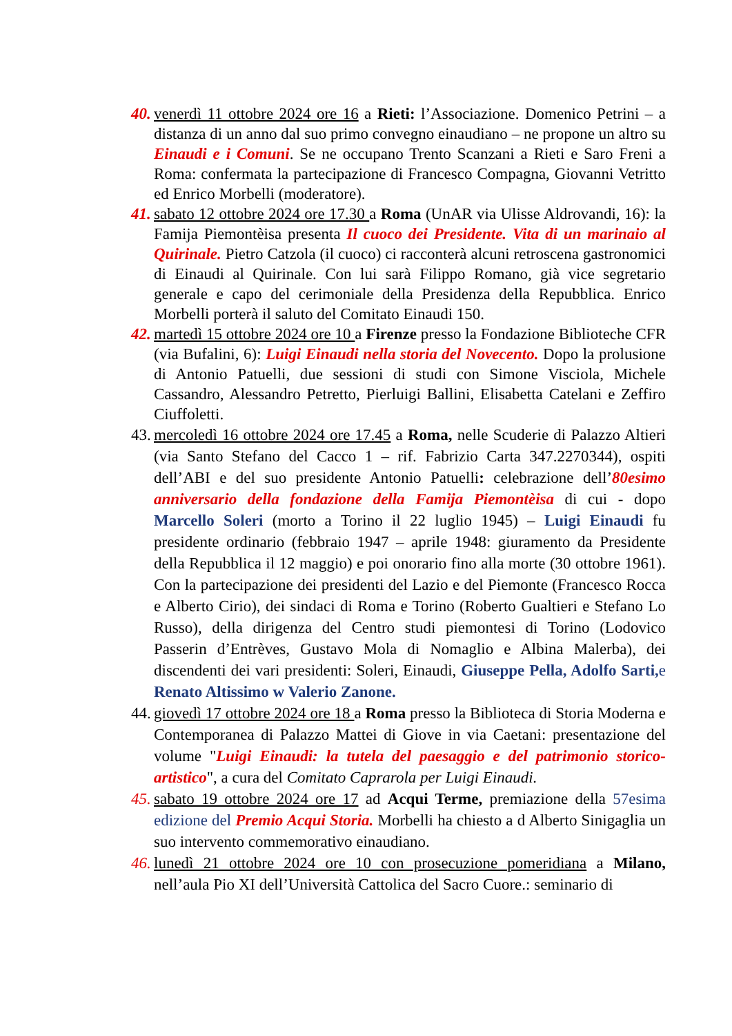40.
venerdì 11 ottobre 2024 ore 16 a Rieti: l’Associazione. Domenico Petrini – a distanza di un anno dal suo primo convegno einaudiano – ne propone un altro su Einaudi e i Comuni. Se ne occupano Trento Scanzani a Rieti e Saro Freni a Roma: confermata la partecipazione di Francesco Compagna, Giovanni Vetritto ed Enrico Morbelli (moderatore).
41.
sabato 12 ottobre 2024 ore 17.30 a Roma (UnAR via Ulisse Aldrovandi, 16): la Famija Piemontèisa presenta Il cuoco dei Presidente. Vita di un marinaio al Quirinale. Pietro Catzola (il cuoco) ci racconterà alcuni retroscena gastronomici di Einaudi al Quirinale. Con lui sarà Filippo Romano, già vice segretario generale e capo del cerimoniale della Presidenza della Repubblica. Enrico Morbelli porterà il saluto del Comitato Einaudi 150.
42.
martedì 15 ottobre 2024 ore 10 a Firenze presso la Fondazione Biblioteche CFR (via Bufalini, 6): Luigi Einaudi nella storia del Novecento. Dopo la prolusione di Antonio Patuelli, due sessioni di studi con Simone Visciola, Michele Cassandro, Alessandro Petretto, Pierluigi Ballini, Elisabetta Catelani e Zeffiro Ciuffoletti.
43.
mercoledì 16 ottobre 2024 ore 17.45 a Roma, nelle Scuderie di Palazzo Altieri (via Santo Stefano del Cacco 1 – rif. Fabrizio Carta 347.2270344), ospiti dell’ABI e del suo presidente Antonio Patuelli: celebrazione dell’80esimo anniversario della fondazione della Famija Piemontèisa di cui - dopo Marcello Soleri (morto a Torino il 22 luglio 1945) – Luigi Einaudi fu presidente ordinario (febbraio 1947 – aprile 1948: giuramento da Presidente della Repubblica il 12 maggio) e poi onorario fino alla morte (30 ottobre 1961). Con la partecipazione dei presidenti del Lazio e del Piemonte (Francesco Rocca e Alberto Cirio), dei sindaci di Roma e Torino (Roberto Gualtieri e Stefano Lo Russo), della dirigenza del Centro studi piemontesi di Torino (Lodovico Passerin d’Entrèves, Gustavo Mola di Nomaglio e Albina Malerba), dei discendenti dei vari presidenti: Soleri, Einaudi, Giuseppe Pella, Adolfo Sarti, e Renato Altissimo w Valerio Zanone.
44.
giovedì 17 ottobre 2024 ore 18 a Roma presso la Biblioteca di Storia Moderna e Contemporanea di Palazzo Mattei di Giove in via Caetani: presentazione del volume "Luigi Einaudi: la tutela del paesaggio e del patrimonio storico-artistico", a cura del Comitato Caprarola per Luigi Einaudi.
45.
sabato 19 ottobre 2024 ore 17 ad Acqui Terme, premiazione della 57esima edizione del Premio Acqui Storia. Morbelli ha chiesto a d Alberto Sinigaglia un suo intervento commemorativo einaudiano.
46.
lunedì 21 ottobre 2024 ore 10 con prosecuzione pomeridiana a Milano, nell’aula Pio XI dell’Università Cattolica del Sacro Cuore.: seminario di